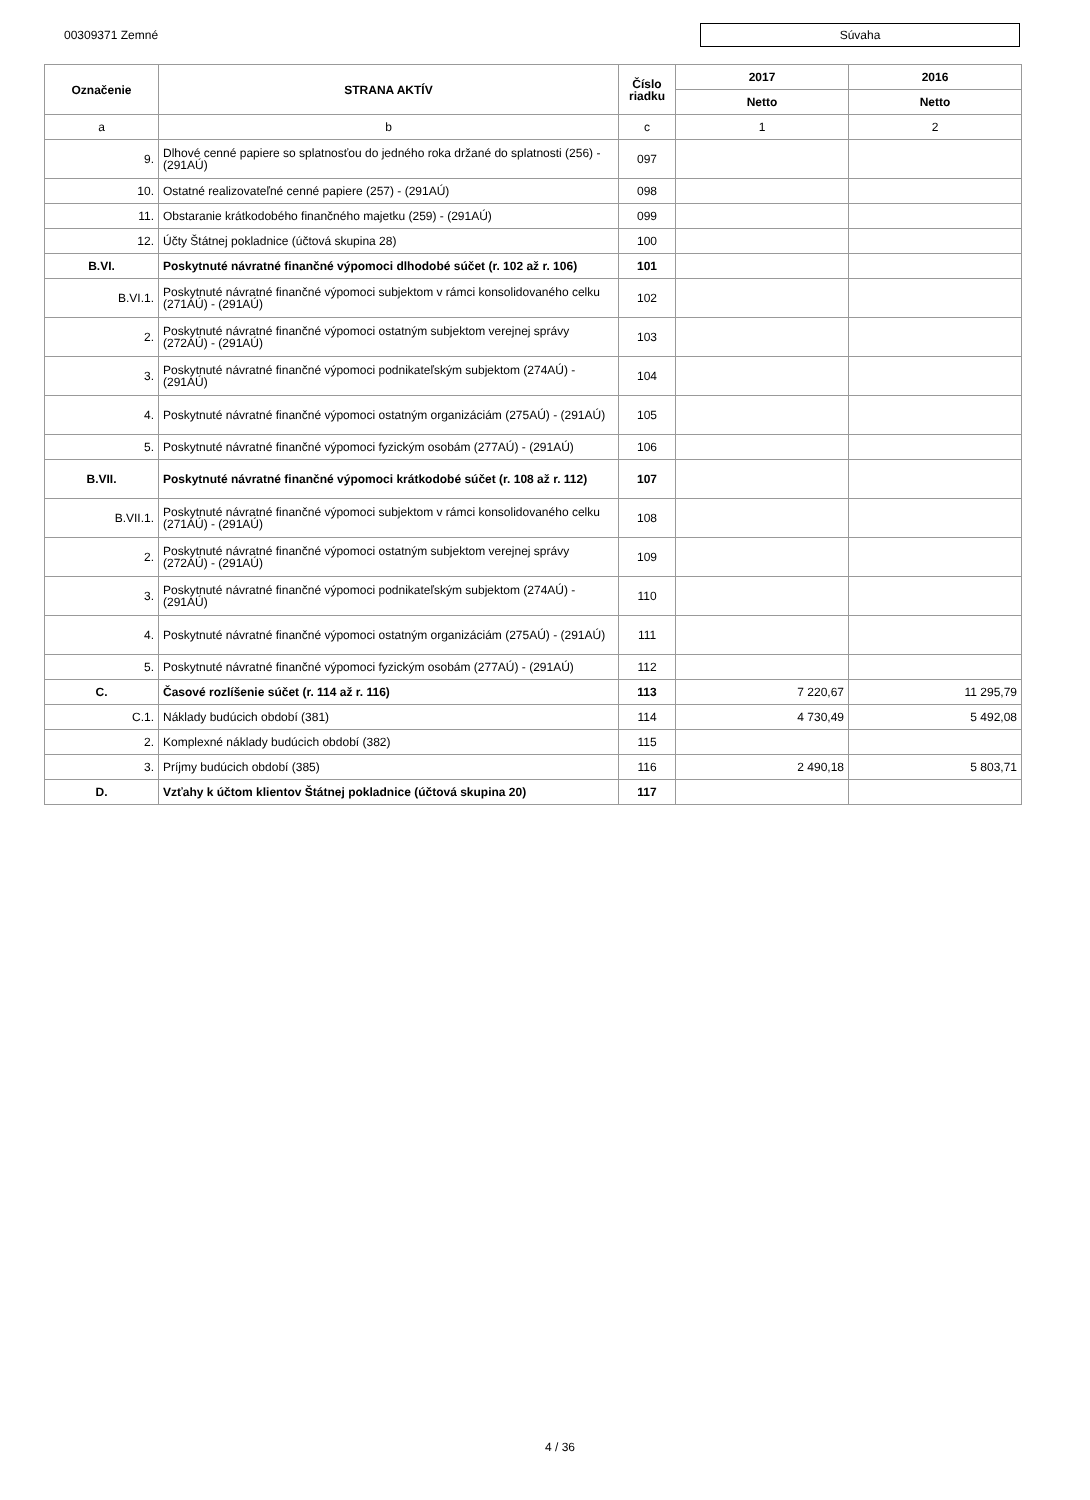00309371 Zemné
Súvaha
| Označenie | STRANA AKTÍV | Číslo riadku | 2017 | 2016 |
| --- | --- | --- | --- | --- |
| | | | Netto | Netto |
| a | b | c | 1 | 2 |
| 9. | Dlhové cenné papiere so splatnosťou do jedného roka držané do splatnosti (256) - (291AÚ) | 097 | | |
| 10. | Ostatné realizovateľné cenné papiere (257) - (291AÚ) | 098 | | |
| 11. | Obstaranie krátkodobého finančného majetku (259) - (291AÚ) | 099 | | |
| 12. | Účty Štátnej pokladnice (účtová skupina 28) | 100 | | |
| B.VI. | Poskytnuté návratné finančné výpomoci dlhodobé súčet (r. 102 až r. 106) | 101 | | |
| B.VI.1. | Poskytnuté návratné finančné výpomoci subjektom v rámci konsolidovaného celku (271AÚ) - (291AÚ) | 102 | | |
| 2. | Poskytnuté návratné finančné výpomoci ostatným subjektom verejnej správy (272AÚ) - (291AÚ) | 103 | | |
| 3. | Poskytnuté návratné finančné výpomoci podnikateľským subjektom (274AÚ) - (291AÚ) | 104 | | |
| 4. | Poskytnuté návratné finančné výpomoci ostatným organizáciám (275AÚ) - (291AÚ) | 105 | | |
| 5. | Poskytnuté návratné finančné výpomoci fyzickým osobám (277AÚ) - (291AÚ) | 106 | | |
| B.VII. | Poskytnuté návratné finančné výpomoci krátkodobé súčet (r. 108 až r. 112) | 107 | | |
| B.VII.1. | Poskytnuté návratné finančné výpomoci subjektom v rámci konsolidovaného celku (271AÚ) - (291AÚ) | 108 | | |
| 2. | Poskytnuté návratné finančné výpomoci ostatným subjektom verejnej správy (272AÚ) - (291AÚ) | 109 | | |
| 3. | Poskytnuté návratné finančné výpomoci podnikateľským subjektom (274AÚ) - (291AÚ) | 110 | | |
| 4. | Poskytnuté návratné finančné výpomoci ostatným organizáciám (275AÚ) - (291AÚ) | 111 | | |
| 5. | Poskytnuté návratné finančné výpomoci fyzickým osobám (277AÚ) - (291AÚ) | 112 | | |
| C. | Časové rozlíšenie súčet (r. 114 až r. 116) | 113 | 7 220,67 | 11 295,79 |
| C.1. | Náklady budúcich období (381) | 114 | 4 730,49 | 5 492,08 |
| 2. | Komplexné náklady budúcich období (382) | 115 | | |
| 3. | Príjmy budúcich období (385) | 116 | 2 490,18 | 5 803,71 |
| D. | Vzťahy k účtom klientov Štátnej pokladnice (účtová skupina 20) | 117 | | |
4 / 36